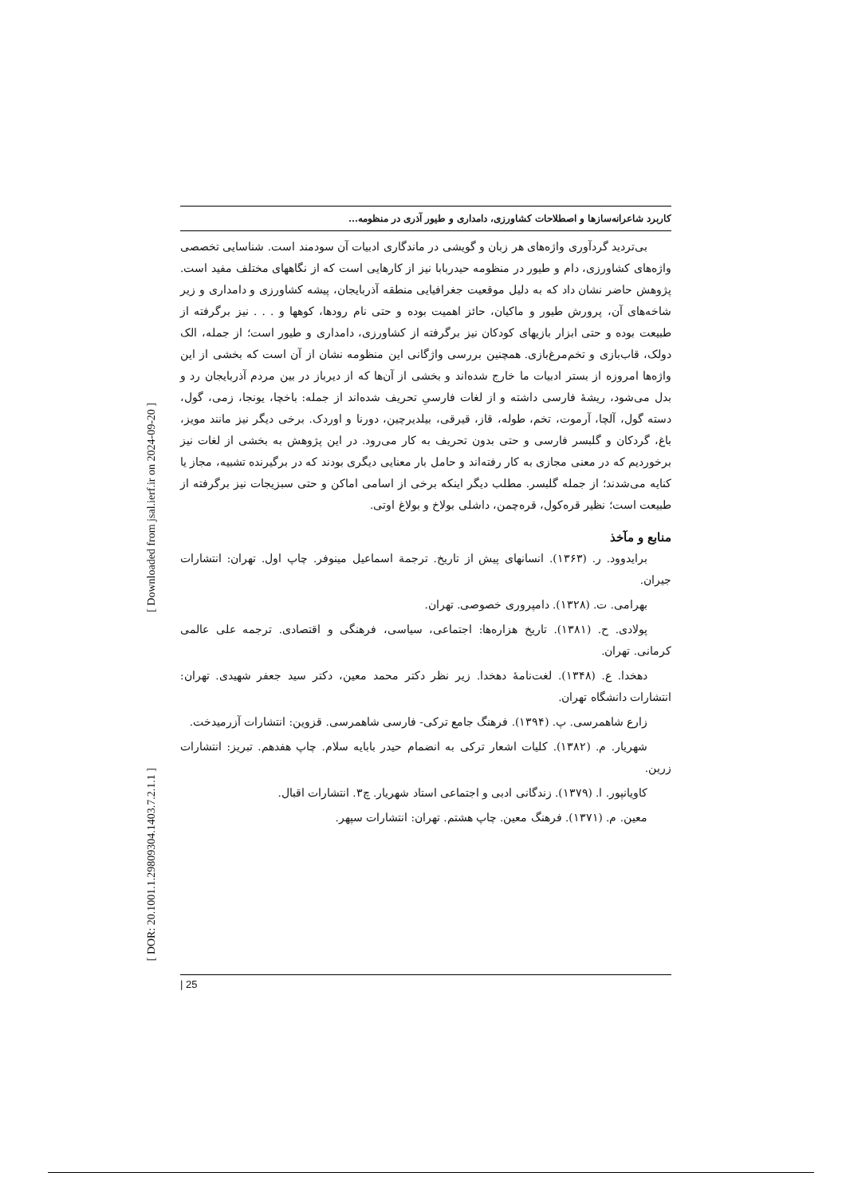[ Downloaded from jsal.ierf.ir on 2024-09-20 ]
[ DOR: 20.1001.1.29809304.1403.7.2.1.1 ]
کاربرد شاعرانه‌سازها و اصطلاحات کشاورزی، دامداری و طیور آذری در منظومه...
بی‌تردید گردآوری واژه‌های هر زبان و گویشی در ماندگاری ادبیات آن سودمند است. شناسایی تخصصی واژه‌های کشاورزی، دام و طیور در منظومه حیدربابا نیز از کارهایی است که از نگاههای مختلف مفید است. پژوهش حاضر نشان داد که به دلیل موقعیت جغرافیایی منطقه آذربایجان، پیشه کشاورزی و دامداری و زیر شاخه‌های آن، پرورش طیور و ماکیان، حائز اهمیت بوده و حتی نام رودها، کوهها و . . . نیز برگرفته از طبیعت بوده و حتی ابزار بازیهای کودکان نیز برگرفته از کشاورزی، دامداری و طیور است؛ از جمله، الک دولک، قاب‌بازی و تخم‌مرغ‌بازی. همچنین بررسی واژگانی این منظومه نشان از آن است که بخشی از این واژه‌ها امروزه از بستر ادبیات ما خارج شده‌اند و بخشی از آن‌ها که از دیرباز در بین مردم آذربایجان رد و بدل می‌شود، ریشهٔ فارسی داشته و از لغات فارسیِ تحریف شده‌اند از جمله: باخچا، یونجا، زمی، گول، دسته گول، آلچا، آرموت، تخم، طوله، قاز، قیرقی، بیلدیرچین، دورنا و اوردک. برخی دیگر نیز مانند مویز، باغ، گردکان و گلبسر فارسی و حتی بدون تحریف به کار می‌رود. در این پژوهش به بخشی از لغات نیز برخوردیم که در معنی مجازی به کار رفته‌اند و حامل بار معنایی دیگری بودند که در برگیرنده تشبیه، مجاز یا کنایه می‌شدند؛ از جمله گلبسر. مطلب دیگر اینکه برخی از اسامی اماکن و حتی سبزیجات نیز برگرفته از طبیعت است؛ نظیر قره‌کول، قره‌چمن، داشلی بولاخ و بولاغ اوتی.
منابع و مآخذ
برایدوود. ر. (۱۳۶۳). انسانهای پیش از تاریخ. ترجمة اسماعیل مینوفر. چاپ اول. تهران: انتشارات جیران.
بهرامی. ت. (۱۳۲۸). دامپروری خصوصی. تهران.
پولادی. ح. (۱۳۸۱). تاریخ هزاره‌ها: اجتماعی، سیاسی، فرهنگی و اقتصادی. ترجمه علی عالمی کرمانی. تهران.
دهخدا. ع. (۱۳۴۸). لغت‌نامهٔ دهخدا. زیر نظر دکتر محمد معین، دکتر سید جعفر شهیدی. تهران: انتشارات دانشگاه تهران.
زارع شاهمرسی. پ. (۱۳۹۴). فرهنگ جامع ترکی- فارسی شاهمرسی. قزوین: انتشارات آزرمیدخت.
شهریار. م. (۱۳۸۲). کلیات اشعار ترکی به انضمام حیدر بابایه سلام. چاپ هفدهم. تبریز: انتشارات زرین.
کاویانپور. ا. (۱۳۷۹). زندگانی ادبی و اجتماعی استاد شهریار. چ۳. انتشارات اقبال.
معین. م. (۱۳۷۱). فرهنگ معین. چاپ هشتم. تهران: انتشارات سپهر.
| 25